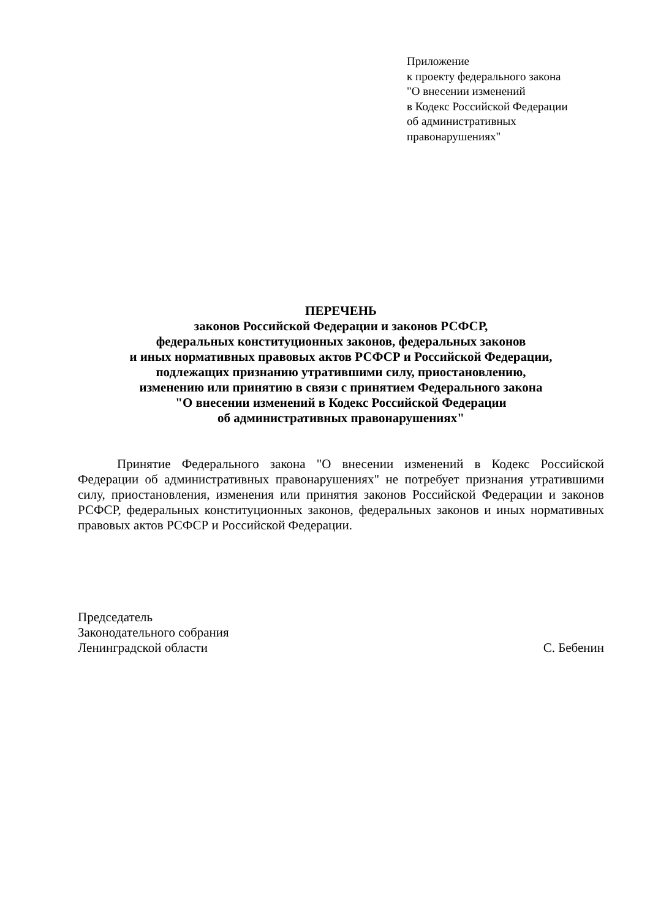Приложение
к проекту федерального закона
"О внесении изменений
в Кодекс Российской Федерации
об административных
правонарушениях"
ПЕРЕЧЕНЬ
законов Российской Федерации и законов РСФСР,
федеральных конституционных законов, федеральных законов
и иных нормативных правовых актов РСФСР и Российской Федерации,
подлежащих признанию утратившими силу, приостановлению,
изменению или принятию в связи с принятием Федерального закона
"О внесении изменений в Кодекс Российской Федерации
об административных правонарушениях"
Принятие Федерального закона "О внесении изменений в Кодекс Российской Федерации об административных правонарушениях" не потребует признания утратившими силу, приостановления, изменения или принятия законов Российской Федерации и законов РСФСР, федеральных конституционных законов, федеральных законов и иных нормативных правовых актов РСФСР и Российской Федерации.
Председатель
Законодательного собрания
Ленинградской области
С. Бебенин